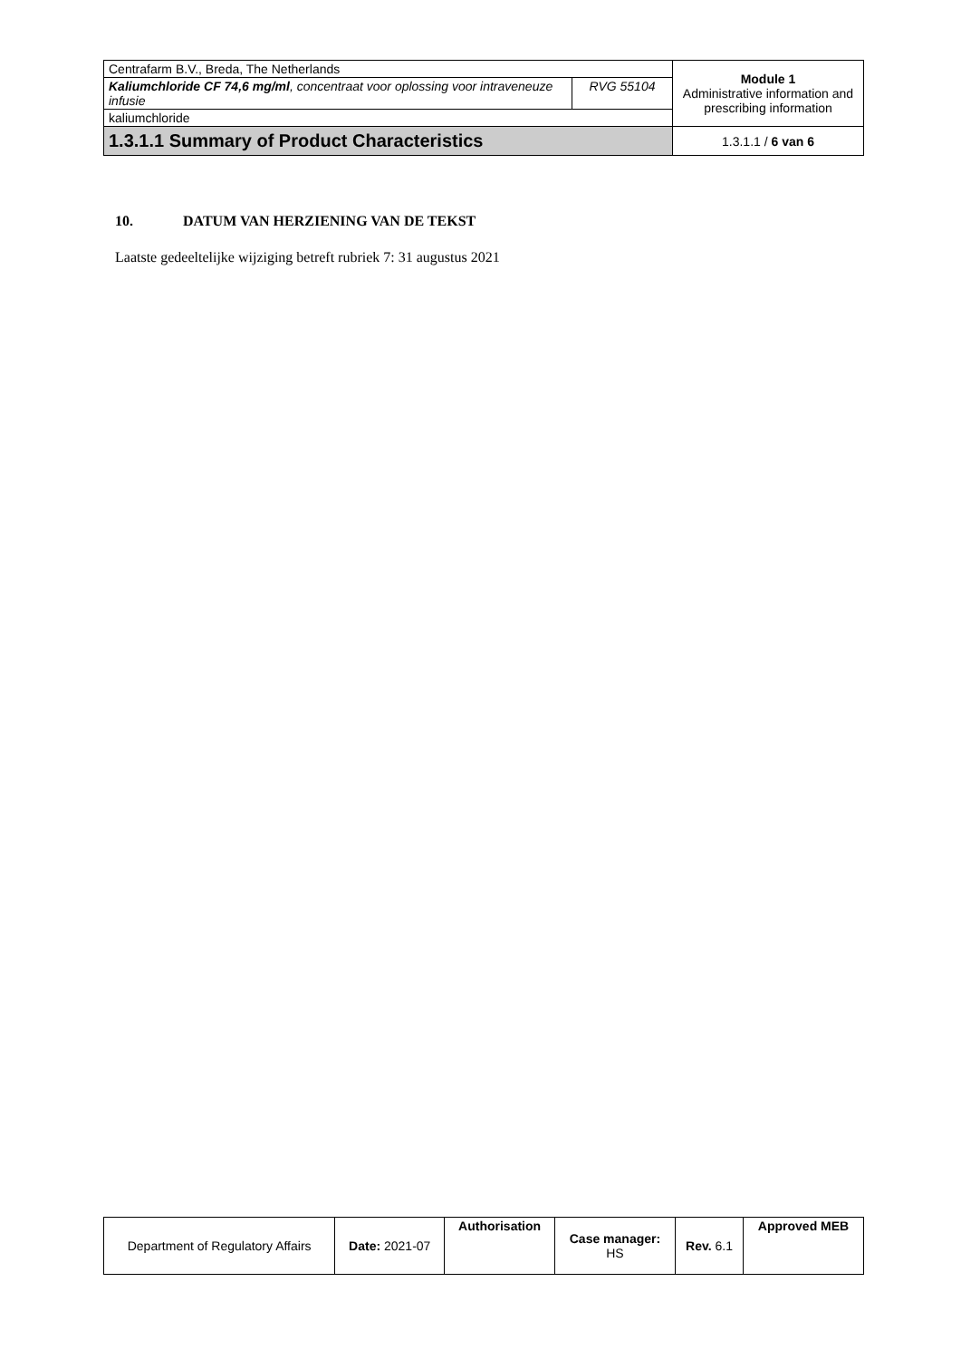| Centrafarm B.V., Breda, The Netherlands | | Module 1 Administrative information and prescribing information |
| Kaliumchloride CF 74,6 mg/ml , concentraat voor oplossing voor intraveneuze infusie | RVG 55104 | |
| kaliumchloride | | |
| 1.3.1.1 Summary of Product Characteristics | | 1.3.1.1 / 6 van 6 |
10. DATUM VAN HERZIENING VAN DE TEKST
Laatste gedeeltelijke wijziging betreft rubriek 7: 31 augustus 2021
| Department of Regulatory Affairs | Date: 2021-07 | Authorisation | Case manager: HS | Rev. 6.1 | Approved MEB |